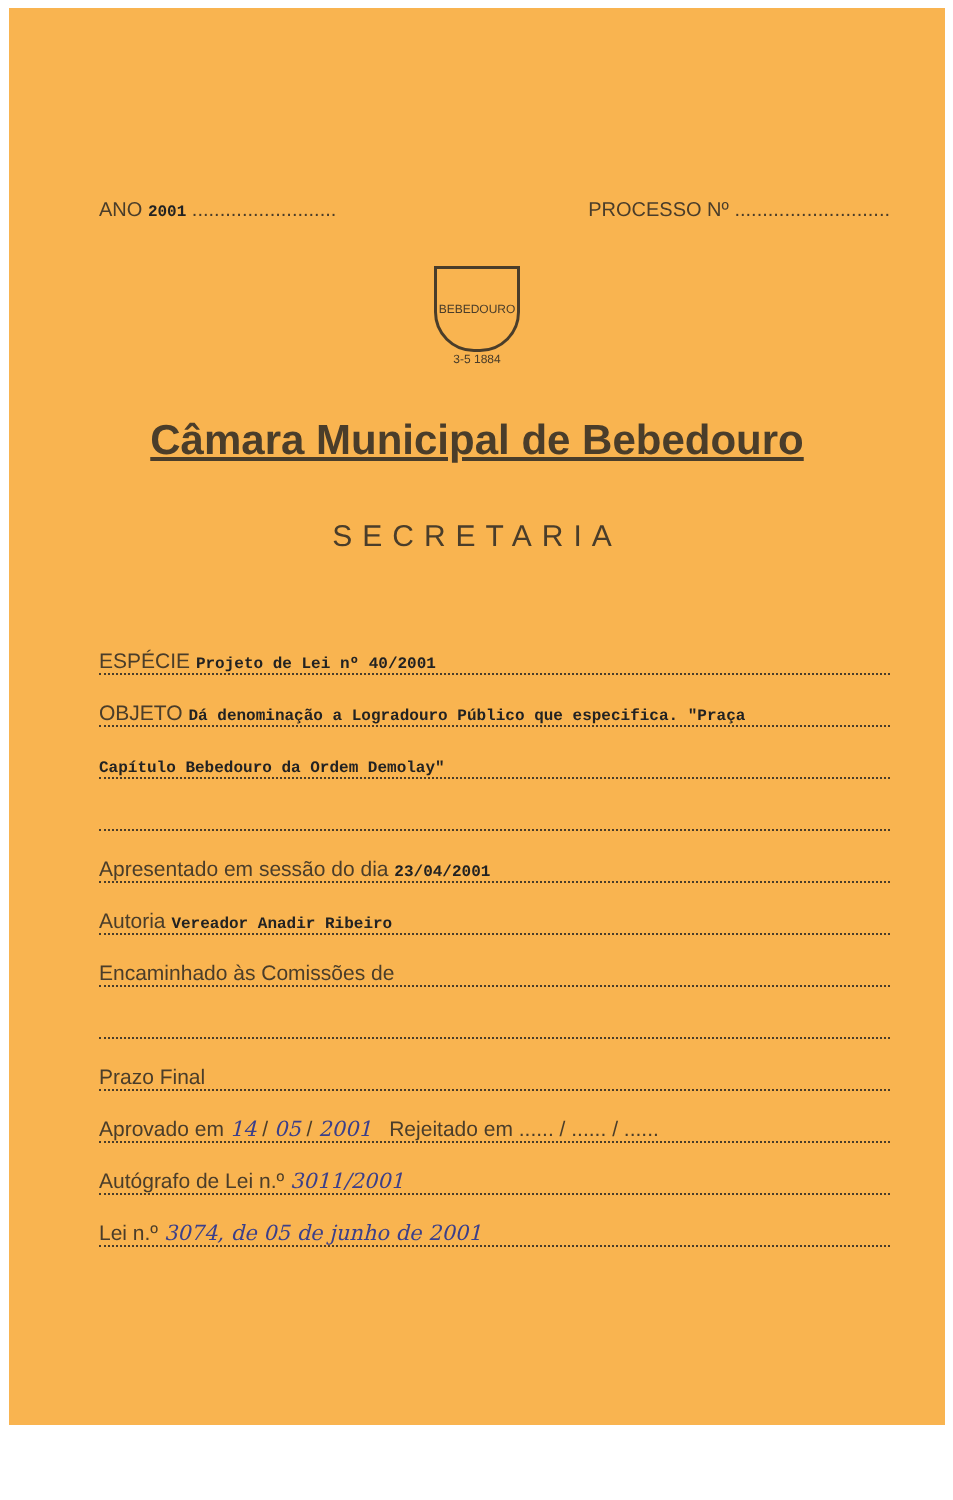ANO 2001 ..........................
PROCESSO Nº ............................
BEBEDOURO
3-5 1884
Câmara Municipal de Bebedouro
SECRETARIA
ESPÉCIE Projeto de Lei nº 40/2001
OBJETO Dá denominação a Logradouro Público que especifica. "Praça
Capítulo Bebedouro da Ordem Demolay"
Apresentado em sessão do dia 23/04/2001
Autoria Vereador Anadir Ribeiro
Encaminhado às Comissões de
Prazo Final
Aprovado em 14 / 05 / 2001 Rejeitado em ...... / ...... / ......
Autógrafo de Lei n.º 3011/2001
Lei n.º 3074, de 05 de junho de 2001